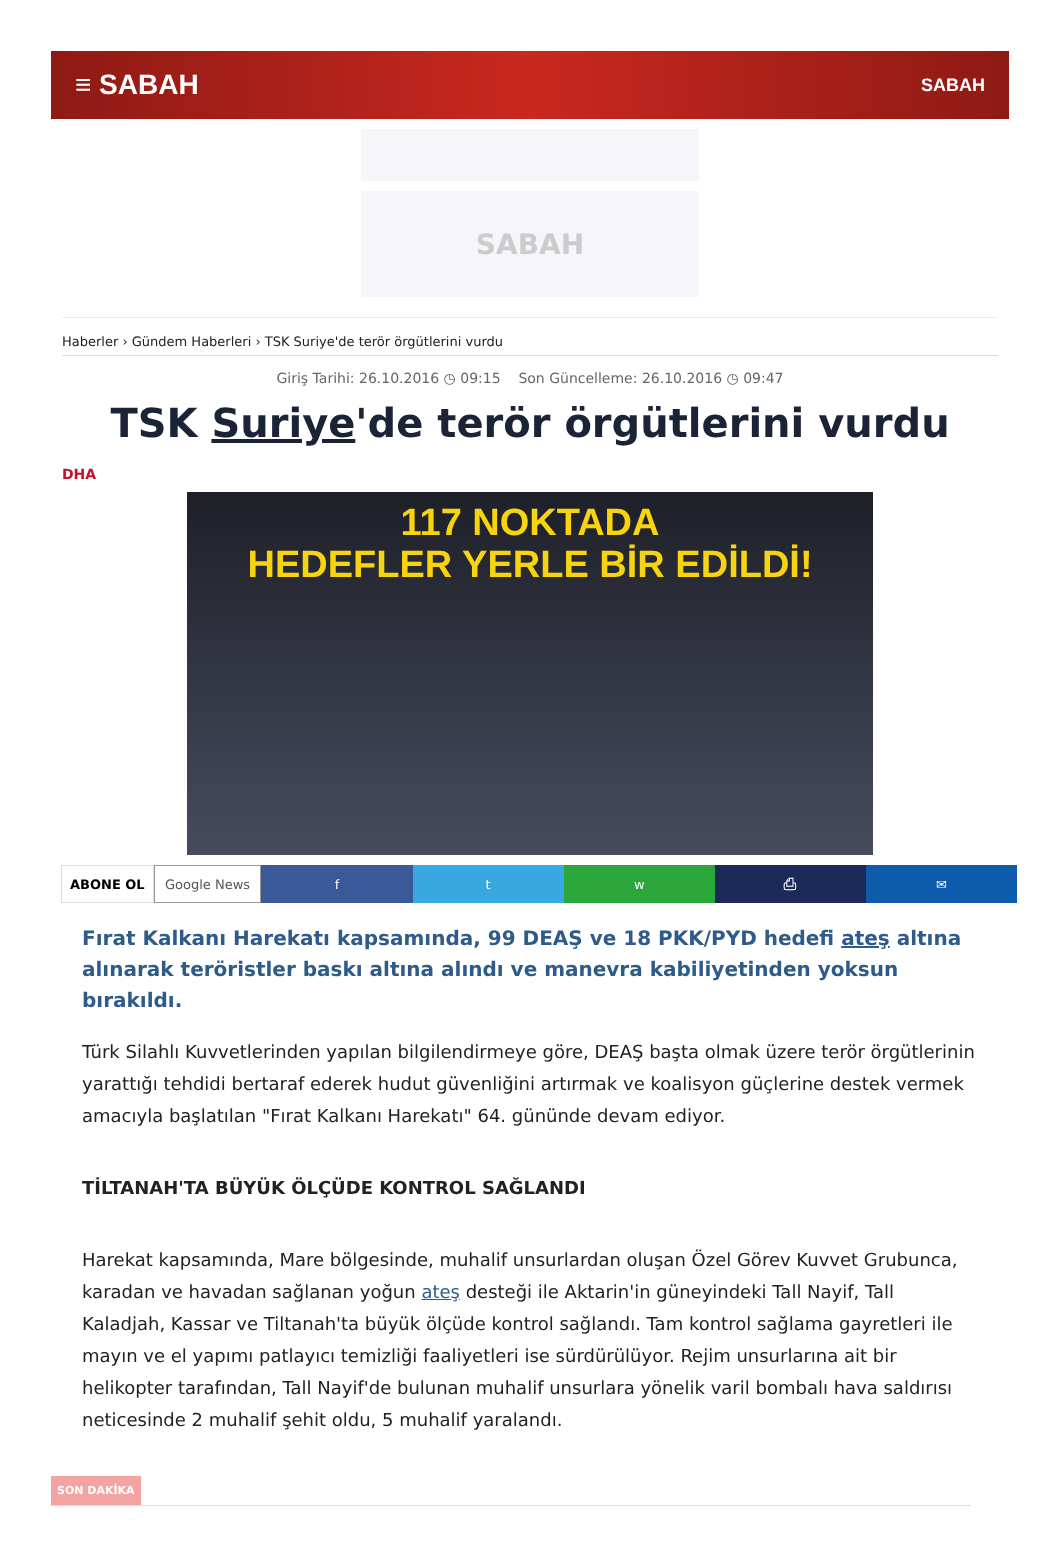≡ SABAH
SABAH
SABAH
Haberler › Gündem Haberleri › TSK Suriye'de terör örgütlerini vurdu
Giriş Tarihi: 26.10.2016 ◷ 09:15 Son Güncelleme: 26.10.2016 ◷ 09:47
TSK Suriye'de terör örgütlerini vurdu
DHA
117 NOKTADA
HEDEFLER YERLE BİR EDİLDİ!
ABONE OL Google News f t w ⎙ ✉
Fırat Kalkanı Harekatı kapsamında, 99 DEAŞ ve 18 PKK/PYD hedefi ateş altına alınarak teröristler baskı altına alındı ve manevra kabiliyetinden yoksun bırakıldı.
Türk Silahlı Kuvvetlerinden yapılan bilgilendirmeye göre, DEAŞ başta olmak üzere terör örgütlerinin yarattığı tehdidi bertaraf ederek hudut güvenliğini artırmak ve koalisyon güçlerine destek vermek amacıyla başlatılan "Fırat Kalkanı Harekatı" 64. gününde devam ediyor.
TİLTANAH'TA BÜYÜK ÖLÇÜDE KONTROL SAĞLANDI
Harekat kapsamında, Mare bölgesinde, muhalif unsurlardan oluşan Özel Görev Kuvvet Grubunca, karadan ve havadan sağlanan yoğun ateş desteği ile Aktarin'in güneyindeki Tall Nayif, Tall Kaladjah, Kassar ve Tiltanah'ta büyük ölçüde kontrol sağlandı. Tam kontrol sağlama gayretleri ile mayın ve el yapımı patlayıcı temizliği faaliyetleri ise sürdürülüyor. Rejim unsurlarına ait bir helikopter tarafından, Tall Nayif'de bulunan muhalif unsurlara yönelik varil bombalı hava saldırısı neticesinde 2 muhalif şehit oldu, 5 muhalif yaralandı.
SON DAKİKA